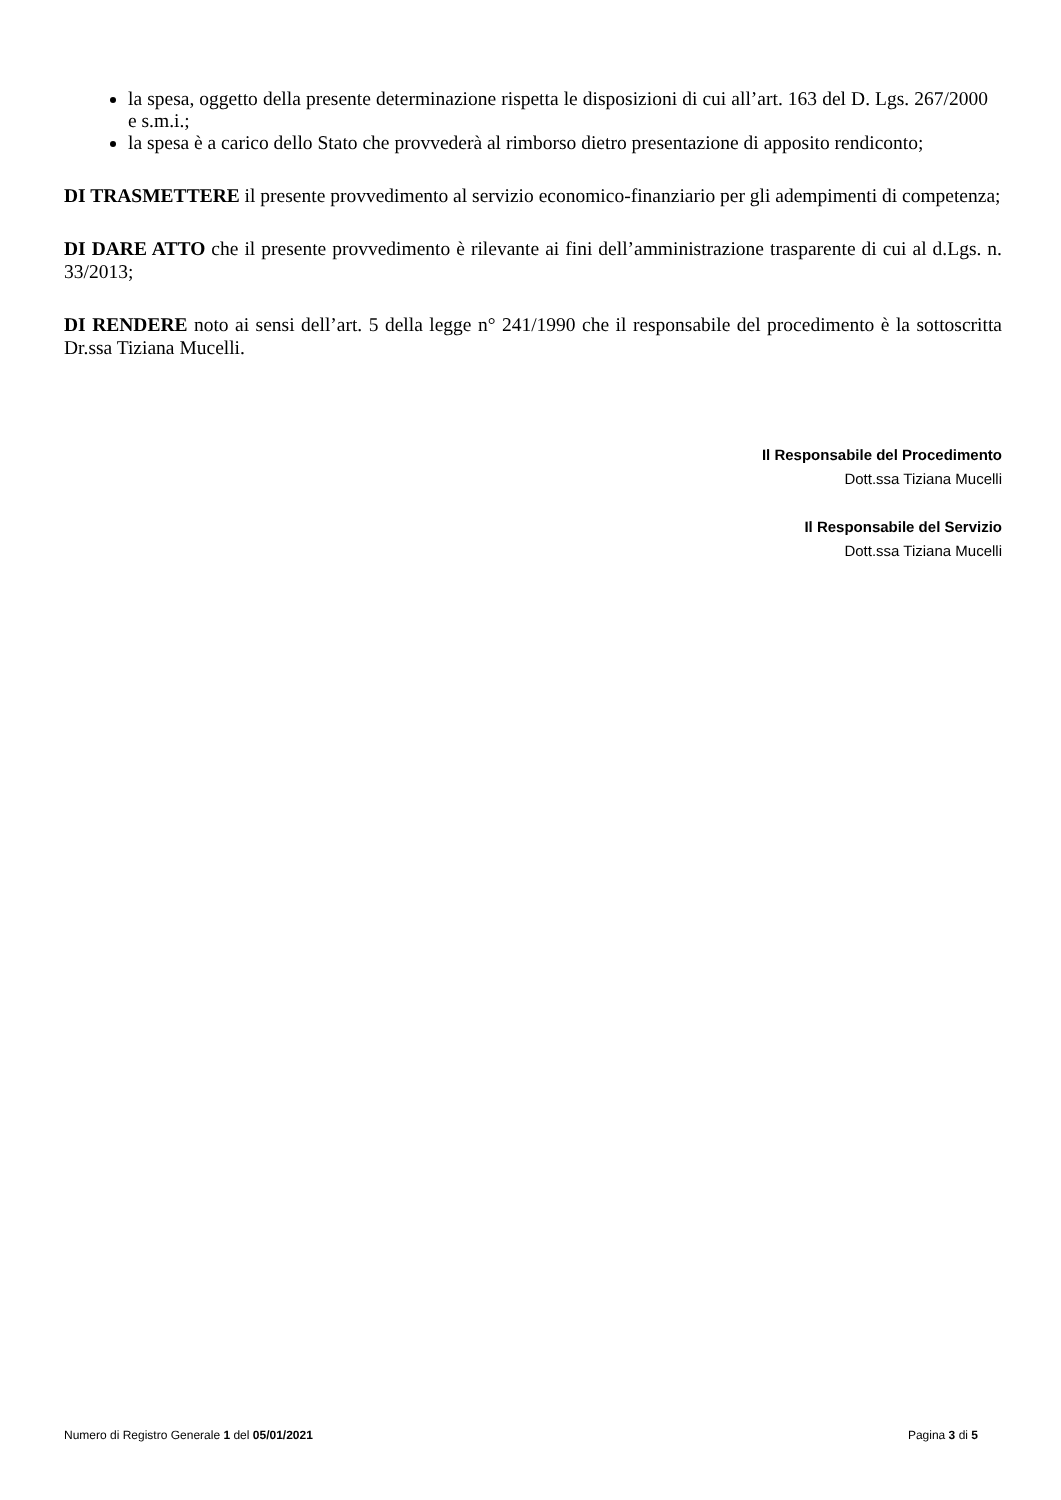la spesa, oggetto della presente determinazione rispetta le disposizioni di cui all’art. 163 del D. Lgs. 267/2000 e s.m.i.;
la spesa è a carico dello Stato che provvederà al rimborso dietro presentazione di apposito rendiconto;
DI TRASMETTERE il presente provvedimento al servizio economico-finanziario per gli adempimenti di competenza;
DI DARE ATTO che il presente provvedimento è rilevante ai fini dell’amministrazione trasparente di cui al d.Lgs. n. 33/2013;
DI RENDERE noto ai sensi dell’art. 5 della legge n° 241/1990 che il responsabile del procedimento è la sottoscritta Dr.ssa Tiziana Mucelli.
Il Responsabile del Procedimento
Dott.ssa Tiziana Mucelli
Il Responsabile del Servizio
Dott.ssa Tiziana Mucelli
Numero di Registro Generale 1 del 05/01/2021 Pagina 3 di 5